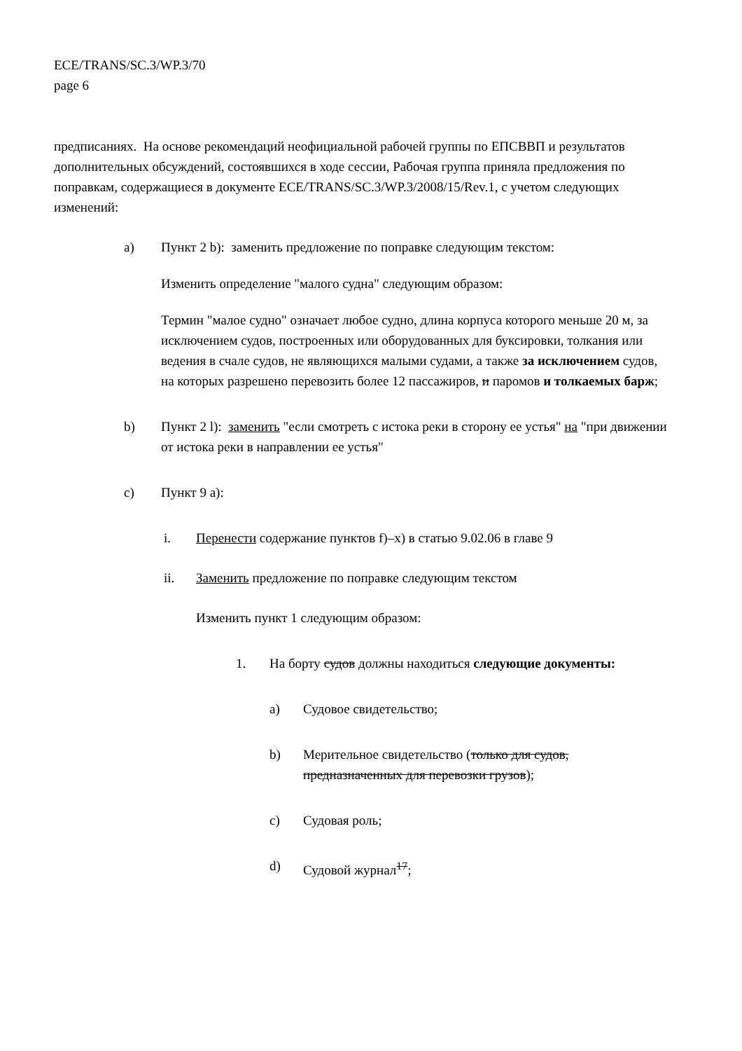ECE/TRANS/SC.3/WP.3/70
page 6
предписаниях. На основе рекомендаций неофициальной рабочей группы по ЕПСВВП и результатов дополнительных обсуждений, состоявшихся в ходе сессии, Рабочая группа приняла предложения по поправкам, содержащиеся в документе ECE/TRANS/SC.3/WP.3/2008/15/Rev.1, с учетом следующих изменений:
a) Пункт 2 b): заменить предложение по поправке следующим текстом:
Изменить определение "малого судна" следующим образом:
Термин "малое судно" означает любое судно, длина корпуса которого меньше 20 м, за исключением судов, построенных или оборудованных для буксировки, толкания или ведения в счале судов, не являющихся малыми судами, а также за исключением судов, на которых разрешено перевозить более 12 пассажиров, и паромов и толкаемых барж;
b) Пункт 2 l): заменить "если смотреть с истока реки в сторону ее устья" на "при движении от истока реки в направлении ее устья"
c) Пункт 9 a):
i. Перенести содержание пунктов f)–x) в статью 9.02.06 в главе 9
ii. Заменить предложение по поправке следующим текстом
Изменить пункт 1 следующим образом:
1. На борту судов должны находиться следующие документы:
a) Судовое свидетельство;
b) Мерительное свидетельство (только для судов, предназначенных для перевозки грузов);
c) Судовая роль;
d) Судовой журнал<sup>17</sup>;